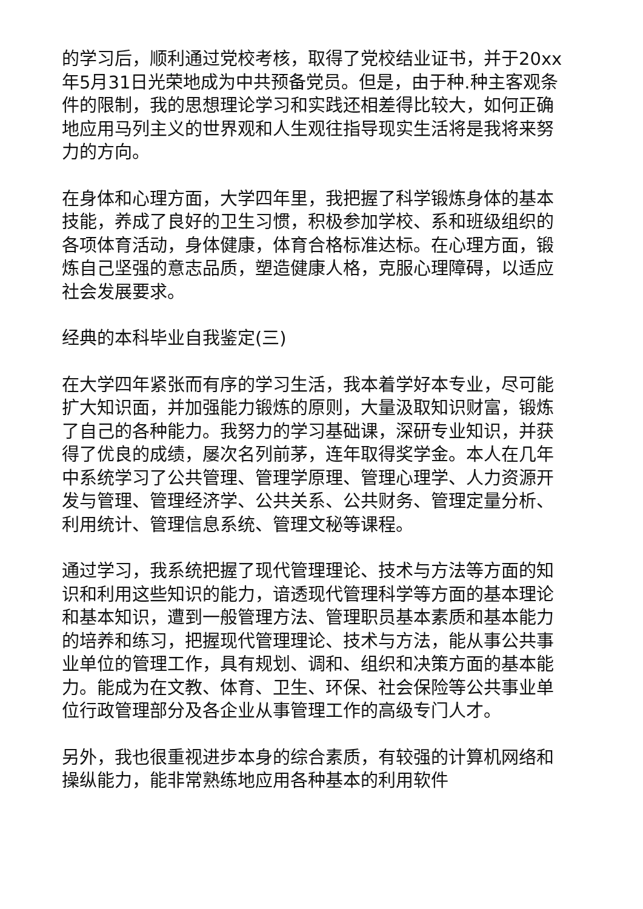的学习后，顺利通过党校考核，取得了党校结业证书，并于20xx年5月31日光荣地成为中共预备党员。但是，由于种.种主客观条件的限制，我的思想理论学习和实践还相差得比较大，如何正确地应用马列主义的世界观和人生观往指导现实生活将是我将来努力的方向。
在身体和心理方面，大学四年里，我把握了科学锻炼身体的基本技能，养成了良好的卫生习惯，积极参加学校、系和班级组织的各项体育活动，身体健康，体育合格标准达标。在心理方面，锻炼自己坚强的意志品质，塑造健康人格，克服心理障碍，以适应社会发展要求。
经典的本科毕业自我鉴定(三)
在大学四年紧张而有序的学习生活，我本着学好本专业，尽可能扩大知识面，并加强能力锻炼的原则，大量汲取知识财富，锻炼了自己的各种能力。我努力的学习基础课，深研专业知识，并获得了优良的成绩，屡次名列前茅，连年取得奖学金。本人在几年中系统学习了公共管理、管理学原理、管理心理学、人力资源开发与管理、管理经济学、公共关系、公共财务、管理定量分析、利用统计、管理信息系统、管理文秘等课程。
通过学习，我系统把握了现代管理理论、技术与方法等方面的知识和利用这些知识的能力，谙透现代管理科学等方面的基本理论和基本知识，遭到一般管理方法、管理职员基本素质和基本能力的培养和练习，把握现代管理理论、技术与方法，能从事公共事业单位的管理工作，具有规划、调和、组织和决策方面的基本能力。能成为在文教、体育、卫生、环保、社会保险等公共事业单位行政管理部分及各企业从事管理工作的高级专门人才。
另外，我也很重视进步本身的综合素质，有较强的计算机网络和操纵能力，能非常熟练地应用各种基本的利用软件